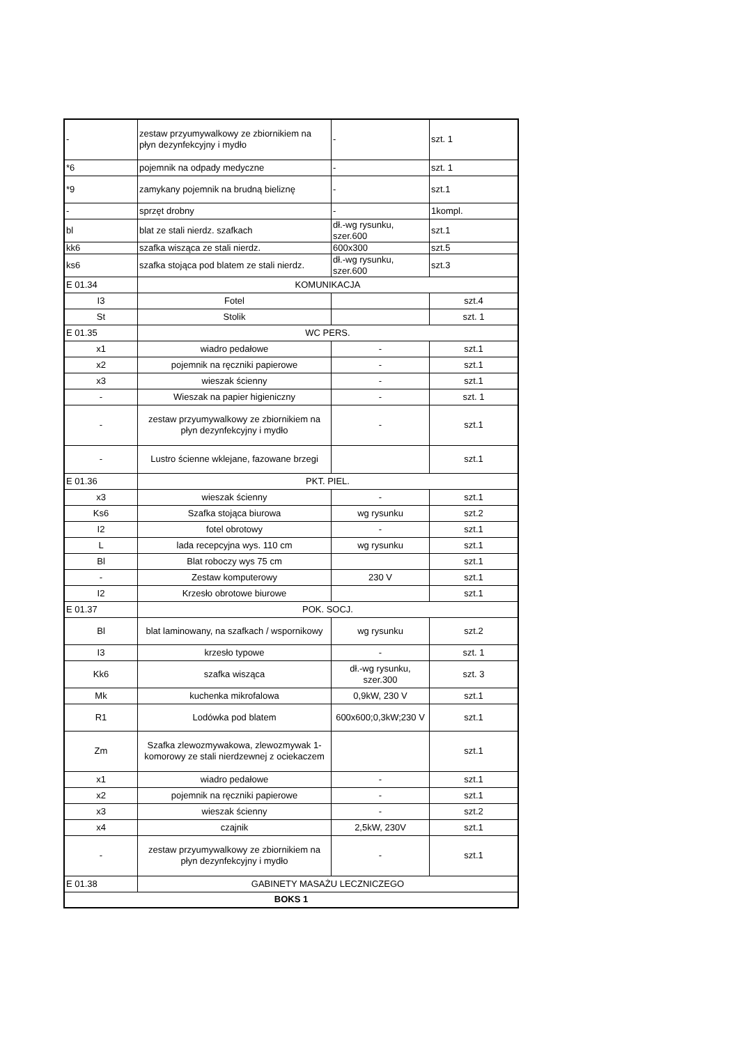| - | zestaw przyumywalkowy ze zbiornikiem na płyn dezynfekcyjny i mydło | - | szt. 1 |
| *6 | pojemnik na odpady medyczne | - | szt. 1 |
| *9 | zamykany pojemnik na brudną bieliznę | - | szt.1 |
| - | sprzęt drobny | - | 1kompl. |
| bl | blat ze stali nierdz. szafkach | dł.-wg rysunku, szer.600 | szt.1 |
| kk6 | szafka wisząca ze stali nierdz. | 600x300 | szt.5 |
| ks6 | szafka stojąca pod blatem ze stali nierdz. | dł.-wg rysunku, szer.600 | szt.3 |
| E 01.34 | KOMUNIKACJA | | |
| I3 | Fotel | | szt.4 |
| St | Stolik | | szt. 1 |
| E 01.35 | WC PERS. | | |
| x1 | wiadro pedałowe | - | szt.1 |
| x2 | pojemnik na ręczniki papierowe | - | szt.1 |
| x3 | wieszak ścienny | - | szt.1 |
| - | Wieszak na papier higieniczny | - | szt. 1 |
| - | zestaw przyumywalkowy ze zbiornikiem na płyn dezynfekcyjny i mydło | - | szt.1 |
| - | Lustro ścienne wklejane, fazowane brzegi | | szt.1 |
| E 01.36 | PKT. PIEL. | | |
| x3 | wieszak ścienny | - | szt.1 |
| Ks6 | Szafka stojąca biurowa | wg rysunku | szt.2 |
| I2 | fotel obrotowy | - | szt.1 |
| L | lada recepcyjna wys. 110 cm | wg rysunku | szt.1 |
| Bl | Blat roboczy wys 75 cm | | szt.1 |
| - | Zestaw komputerowy | 230 V | szt.1 |
| I2 | Krzesło obrotowe biurowe | | szt.1 |
| E 01.37 | POK. SOCJ. | | |
| Bl | blat laminowany, na szafkach / wspornikowy | wg rysunku | szt.2 |
| I3 | krzesło typowe | - | szt. 1 |
| Kk6 | szafka wisząca | dł.-wg rysunku, szer.300 | szt. 3 |
| Mk | kuchenka mikrofalowa | 0,9kW, 230 V | szt.1 |
| R1 | Lodówka pod blatem | 600x600;0,3kW;230 V | szt.1 |
| Zm | Szafka zlewozmywakowa, zlewozmywak 1-komorowy ze stali nierdzewnej z ociekaczem | | szt.1 |
| x1 | wiadro pedałowe | - | szt.1 |
| x2 | pojemnik na ręczniki papierowe | - | szt.1 |
| x3 | wieszak ścienny | - | szt.2 |
| x4 | czajnik | 2,5kW, 230V | szt.1 |
| - | zestaw przyumywalkowy ze zbiornikiem na płyn dezynfekcyjny i mydło | - | szt.1 |
| E 01.38 | GABINETY MASAŻU LECZNICZEGO | | |
| BOKS 1 | | | |